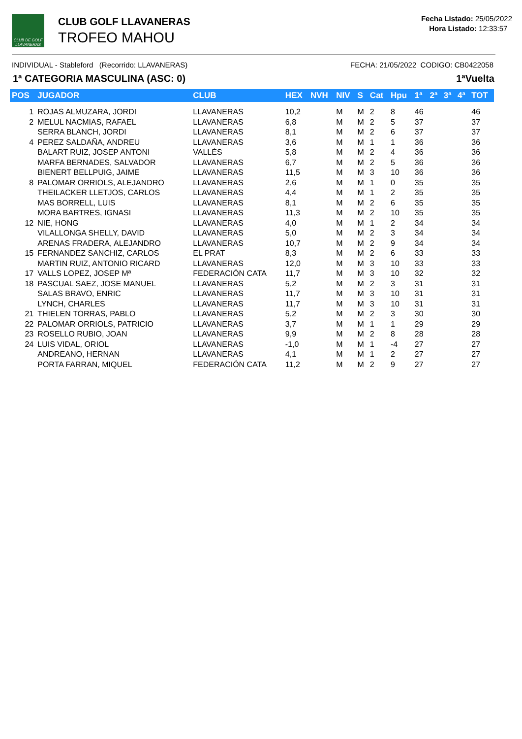CLUB DE GOLF LLAVANERAS
CLUB GOLF LLAVANERAS
TROFEO MAHOU
Fecha Listado: 25/05/2022
Hora Listado: 12:33:57
INDIVIDUAL - Stableford (Recorrido: LLAVANERAS) FECHA: 21/05/2022 CODIGO: CB0422058
1ª CATEGORIA MASCULINA (ASC: 0) 1ªVuelta
| POS | JUGADOR | CLUB | HEX | NVH | NIV | S | Cat | Hpu | 1ª | 2ª | 3ª | 4ª | TOT |
| --- | --- | --- | --- | --- | --- | --- | --- | --- | --- | --- | --- | --- | --- |
| 1 | ROJAS ALMUZARA, JORDI | LLAVANERAS | 10,2 | | M | M | 2 | 8 | 46 | | | | 46 |
| 2 | MELUL NACMIAS, RAFAEL | LLAVANERAS | 6,8 | | M | M | 2 | 5 | 37 | | | | 37 |
| | SERRA BLANCH, JORDI | LLAVANERAS | 8,1 | | M | M | 2 | 6 | 37 | | | | 37 |
| 4 | PEREZ SALDAÑA, ANDREU | LLAVANERAS | 3,6 | | M | M | 1 | 1 | 36 | | | | 36 |
| | BALART RUIZ, JOSEP ANTONI | VALLÉS | 5,8 | | M | M | 2 | 4 | 36 | | | | 36 |
| | MARFA BERNADES, SALVADOR | LLAVANERAS | 6,7 | | M | M | 2 | 5 | 36 | | | | 36 |
| | BIENERT BELLPUIG, JAIME | LLAVANERAS | 11,5 | | M | M | 3 | 10 | 36 | | | | 36 |
| 8 | PALOMAR ORRIOLS, ALEJANDRO | LLAVANERAS | 2,6 | | M | M | 1 | 0 | 35 | | | | 35 |
| | THEILACKER LLETJOS, CARLOS | LLAVANERAS | 4,4 | | M | M | 1 | 2 | 35 | | | | 35 |
| | MAS BORRELL, LUIS | LLAVANERAS | 8,1 | | M | M | 2 | 6 | 35 | | | | 35 |
| | MORA BARTRES, IGNASI | LLAVANERAS | 11,3 | | M | M | 2 | 10 | 35 | | | | 35 |
| 12 | NIE, HONG | LLAVANERAS | 4,0 | | M | M | 1 | 2 | 34 | | | | 34 |
| | VILALLONGA SHELLY, DAVID | LLAVANERAS | 5,0 | | M | M | 2 | 3 | 34 | | | | 34 |
| | ARENAS FRADERA, ALEJANDRO | LLAVANERAS | 10,7 | | M | M | 2 | 9 | 34 | | | | 34 |
| 15 | FERNANDEZ SANCHIZ, CARLOS | EL PRAT | 8,3 | | M | M | 2 | 6 | 33 | | | | 33 |
| | MARTIN RUIZ, ANTONIO RICARD | LLAVANERAS | 12,0 | | M | M | 3 | 10 | 33 | | | | 33 |
| 17 | VALLS LOPEZ, JOSEP Mª | FEDERACIÓN CATA | 11,7 | | M | M | 3 | 10 | 32 | | | | 32 |
| 18 | PASCUAL SAEZ, JOSE MANUEL | LLAVANERAS | 5,2 | | M | M | 2 | 3 | 31 | | | | 31 |
| | SALAS BRAVO, ENRIC | LLAVANERAS | 11,7 | | M | M | 3 | 10 | 31 | | | | 31 |
| | LYNCH, CHARLES | LLAVANERAS | 11,7 | | M | M | 3 | 10 | 31 | | | | 31 |
| 21 | THIELEN TORRAS, PABLO | LLAVANERAS | 5,2 | | M | M | 2 | 3 | 30 | | | | 30 |
| 22 | PALOMAR ORRIOLS, PATRICIO | LLAVANERAS | 3,7 | | M | M | 1 | 1 | 29 | | | | 29 |
| 23 | ROSELLO RUBIO, JOAN | LLAVANERAS | 9,9 | | M | M | 2 | 8 | 28 | | | | 28 |
| 24 | LUIS VIDAL, ORIOL | LLAVANERAS | -1,0 | | M | M | 1 | -4 | 27 | | | | 27 |
| | ANDREANO, HERNAN | LLAVANERAS | 4,1 | | M | M | 1 | 2 | 27 | | | | 27 |
| | PORTA FARRAN, MIQUEL | FEDERACIÓN CATA | 11,2 | | M | M | 2 | 9 | 27 | | | | 27 |